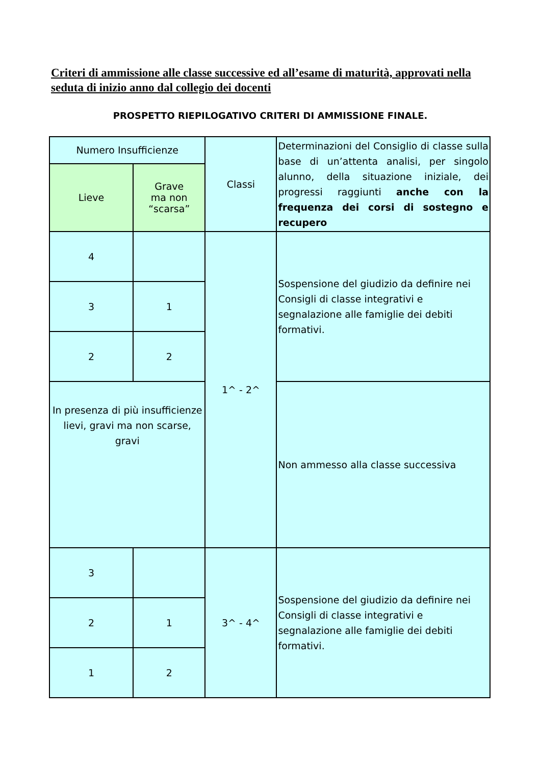Criteri di ammissione alle classe successive ed all’esame di maturità, approvati nella seduta di inizio anno dal collegio dei docenti
PROSPETTO RIEPILOGATIVO CRITERI DI AMMISSIONE FINALE.
| Numero Insufficienze | | Classi | Determinazioni del Consiglio di classe sulla base di un’attenta analisi, per singolo alunno, della situazione iniziale, dei progressi raggiunti anche con la frequenza dei corsi di sostegno e recupero |
| Lieve | Grave ma non “scarsa” | | |
| 4 | | 1^ - 2^ | Sospensione del giudizio da definire nei Consigli di classe integrativi e segnalazione alle famiglie dei debiti formativi. |
| 3 | 1 | | |
| 2 | 2 | | |
| In presenza di più insufficienze lievi, gravi ma non scarse, gravi | | | Non ammesso alla classe successiva |
| 3 | | 3^ - 4^ | Sospensione del giudizio da definire nei Consigli di classe integrativi e segnalazione alle famiglie dei debiti formativi. |
| 2 | 1 | | |
| 1 | 2 | | |